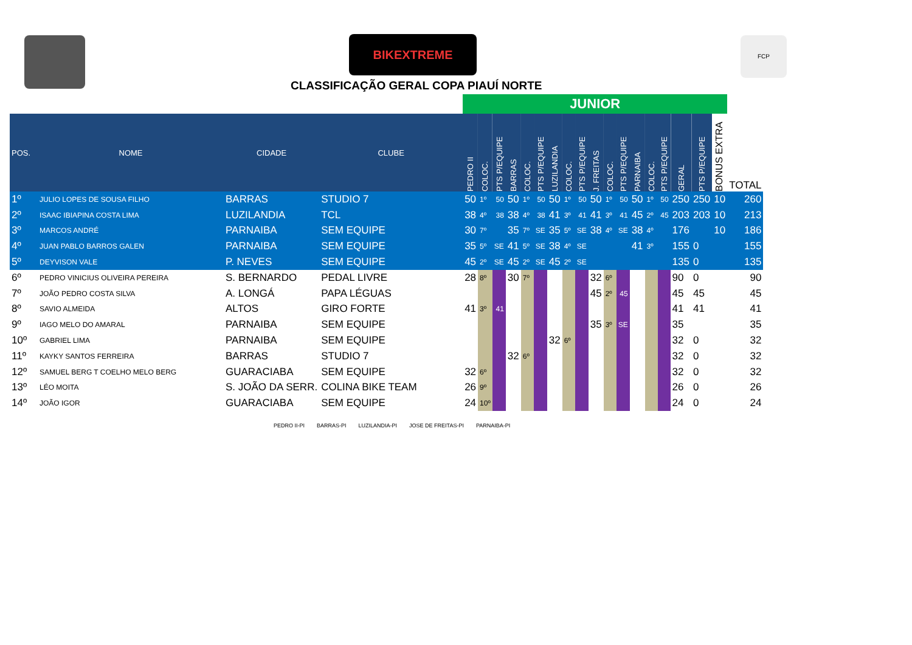BIKEXTREME FCP
CLASSIFICAÇÃO GERAL COPA PIAUÍ NORTE
| | | | | JUNIOR | | | | | | | | | | | | | | | | | | |
| POS. | NOME | CIDADE | CLUBE | PEDRO II | COLOC. | PTS P/EQUIPE | BARRAS | COLOC. | PTS P/EQUIPE | LUZILANDIA | COLOC. | PTS P/EQUIPE | J. FREITAS | COLOC. | PTS P/EQUIPE | PARNAIBA | COLOC. | PTS P/EQUIPE | GERAL | PTS P/EQUIPE | BONUS EXTRA | TOTAL |
| 1º | JULIO LOPES DE SOUSA FILHO | BARRAS | STUDIO 7 | 50 | 1º | 50 | 50 | 1º | 50 | 50 | 1º | 50 | 50 | 1º | 50 | 50 | 1º | 50 | 250 | 250 | 10 | 260 |
| 2º | ISAAC IBIAPINA COSTA LIMA | LUZILANDIA | TCL | 38 | 4º | 38 | 38 | 4º | 38 | 41 | 3º | 41 | 41 | 3º | 41 | 45 | 2º | 45 | 203 | 203 | 10 | 213 |
| 3º | MARCOS ANDRÉ | PARNAIBA | SEM EQUIPE | 30 | 7º | | 35 | 7º | SE | 35 | 5º | SE | 38 | 4º | SE | 38 | 4º | | 176 | | 10 | 186 |
| 4º | JUAN PABLO BARROS GALEN | PARNAIBA | SEM EQUIPE | 35 | 5º | SE | 41 | 5º | SE | 38 | 4º | SE | | | | 41 | 3º | | 155 | 0 | | 155 |
| 5º | DEYVISON VALE | P. NEVES | SEM EQUIPE | 45 | 2º | SE | 45 | 2º | SE | 45 | 2º | SE | | | | | | | 135 | 0 | | 135 |
| 6º | PEDRO VINICIUS OLIVEIRA PEREIRA | S. BERNARDO | PEDAL LIVRE | 28 | 8º | | 30 | 7º | | | | | 32 | 6º | | | | | 90 | 0 | | 90 |
| 7º | JOÃO PEDRO COSTA SILVA | A. LONGÁ | PAPA LÉGUAS | | | | | | | | | | 45 | 2º | 45 | | | | 45 | 45 | | 45 |
| 8º | SAVIO ALMEIDA | ALTOS | GIRO FORTE | 41 | 3º | 41 | | | | | | | | | | | | | 41 | 41 | | 41 |
| 9º | IAGO MELO DO AMARAL | PARNAIBA | SEM EQUIPE | | | | | | | | | | 35 | 3º | SE | | | | 35 | | | 35 |
| 10º | GABRIEL LIMA | PARNAIBA | SEM EQUIPE | | | | | | | 32 | 6º | | | | | | | | 32 | 0 | | 32 |
| 11º | KAYKY SANTOS FERREIRA | BARRAS | STUDIO 7 | | | | 32 | 6º | | | | | | | | | | | 32 | 0 | | 32 |
| 12º | SAMUEL BERG T COELHO MELO BERG | GUARACIABA | SEM EQUIPE | 32 | 6º | | | | | | | | | | | | | | 32 | 0 | | 32 |
| 13º | LÉO MOITA | S. JOÃO DA SERR. | COLINA BIKE TEAM | 26 | 9º | | | | | | | | | | | | | | 26 | 0 | | 26 |
| 14º | JOÃO IGOR | GUARACIABA | SEM EQUIPE | 24 | 10º | | | | | | | | | | | | | | 24 | 0 | | 24 |
PEDRO II-PI BARRAS-PI LUZILANDIA-PI JOSE DE FREITAS-PI PARNAIBA-PI